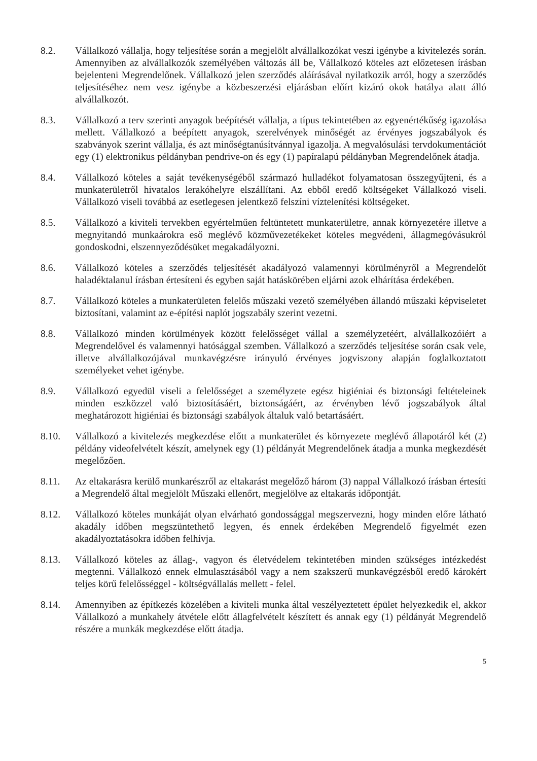8.2. Vállalkozó vállalja, hogy teljesítése során a megjelölt alvállalkozókat veszi igénybe a kivitelezés során. Amennyiben az alvállalkozók személyében változás áll be, Vállalkozó köteles azt előzetesen írásban bejelenteni Megrendelőnek. Vállalkozó jelen szerződés aláírásával nyilatkozik arról, hogy a szerződés teljesítéséhez nem vesz igénybe a közbeszerzési eljárásban előírt kizáró okok hatálya alatt álló alvállalkozót.
8.3. Vállalkozó a terv szerinti anyagok beépítését vállalja, a típus tekintetében az egyenértékűség igazolása mellett. Vállalkozó a beépített anyagok, szerelvények minőségét az érvényes jogszabályok és szabványok szerint vállalja, és azt minőségtanúsítvánnyal igazolja. A megvalósulási tervdokumentációt egy (1) elektronikus példányban pendrive-on és egy (1) papíralapú példányban Megrendelőnek átadja.
8.4. Vállalkozó köteles a saját tevékenységéből származó hulladékot folyamatosan összegyűjteni, és a munkaterületről hivatalos lerakóhelyre elszállítani. Az ebből eredő költségeket Vállalkozó viseli. Vállalkozó viseli továbbá az esetlegesen jelentkező felszíni víztelenítési költségeket.
8.5. Vállalkozó a kiviteli tervekben egyértelműen feltüntetett munkaterületre, annak környezetére illetve a megnyitandó munkaárokra eső meglévő közművezetékeket köteles megvédeni, állagmegóvásukról gondoskodni, elszennyeződésüket megakadályozni.
8.6. Vállalkozó köteles a szerződés teljesítését akadályozó valamennyi körülményről a Megrendelőt haladéktalanul írásban értesíteni és egyben saját hatáskörében eljárni azok elhárítása érdekében.
8.7. Vállalkozó köteles a munkaterületen felelős műszaki vezető személyében állandó műszaki képviseletet biztosítani, valamint az e-építési naplót jogszabály szerint vezetni.
8.8. Vállalkozó minden körülmények között felelősséget vállal a személyzetéért, alvállalkozóiért a Megrendelővel és valamennyi hatósággal szemben. Vállalkozó a szerződés teljesítése során csak vele, illetve alvállalkozójával munkavégzésre irányuló érvényes jogviszony alapján foglalkoztatott személyeket vehet igénybe.
8.9. Vállalkozó egyedül viseli a felelősséget a személyzete egész higiéniai és biztonsági feltételeinek minden eszközzel való biztosításáért, biztonságáért, az érvényben lévő jogszabályok által meghatározott higiéniai és biztonsági szabályok általuk való betartásáért.
8.10. Vállalkozó a kivitelezés megkezdése előtt a munkaterület és környezete meglévő állapotáról két (2) példány videofelvételt készít, amelynek egy (1) példányát Megrendelőnek átadja a munka megkezdését megelőzően.
8.11. Az eltakarásra kerülő munkarészről az eltakarást megelőző három (3) nappal Vállalkozó írásban értesíti a Megrendelő által megjelölt Műszaki ellenőrt, megjelölve az eltakarás időpontját.
8.12. Vállalkozó köteles munkáját olyan elvárható gondossággal megszervezni, hogy minden előre látható akadály időben megszüntethető legyen, és ennek érdekében Megrendelő figyelmét ezen akadályoztatásokra időben felhívja.
8.13. Vállalkozó köteles az állag-, vagyon és életvédelem tekintetében minden szükséges intézkedést megtenni. Vállalkozó ennek elmulasztásából vagy a nem szakszerű munkavégzésből eredő károkért teljes körű felelősséggel - költségvállalás mellett - felel.
8.14. Amennyiben az építkezés közelében a kiviteli munka által veszélyeztetett épület helyezkedik el, akkor Vállalkozó a munkahely átvétele előtt állagfelvételt készített és annak egy (1) példányát Megrendelő részére a munkák megkezdése előtt átadja.
5